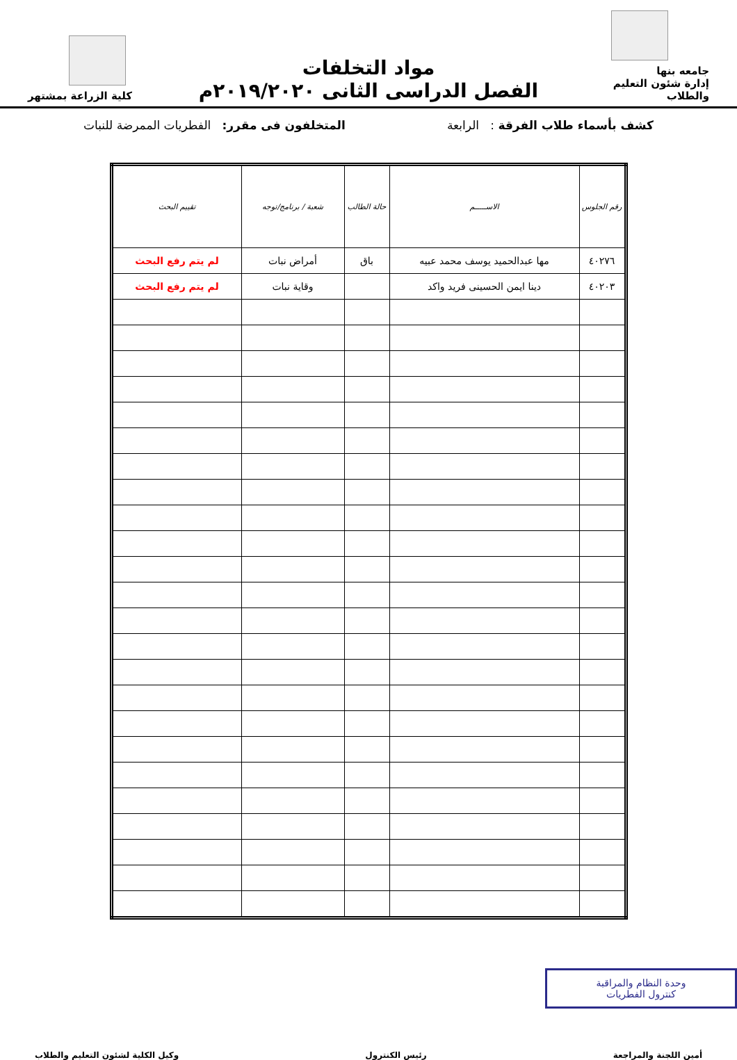جامعه بنها
إدارة شئون التعليم والطلاب
مواد التخلفات
الفصل الدراسى الثانى ٢٠١٩/٢٠٢٠م
كلية الزراعة بمشتهر
كشف بأسماء طلاب الفرقة : الرابعة المتخلفون فى مقرر: الفطريات الممرضة للنبات
| رقم الجلوس | الاســـــم | حالة الطالب | شعبة / برنامج/توجه | تقييم البحث |
| --- | --- | --- | --- | --- |
| ٤٠٢٧٦ | مها عبدالحميد يوسف محمد عبيه | باق | أمراض نبات | لم يتم رفع البحث |
| ٤٠٢٠٣ | دينا ايمن الحسينى فريد واكد | | وقاية نبات | لم يتم رفع البحث |
وحدة النظام والمراقبة
كنترول الفطريات
أمين اللجنة والمراجعة رئيس الكنترول وكيل الكلية لشئون التعليم والطلاب